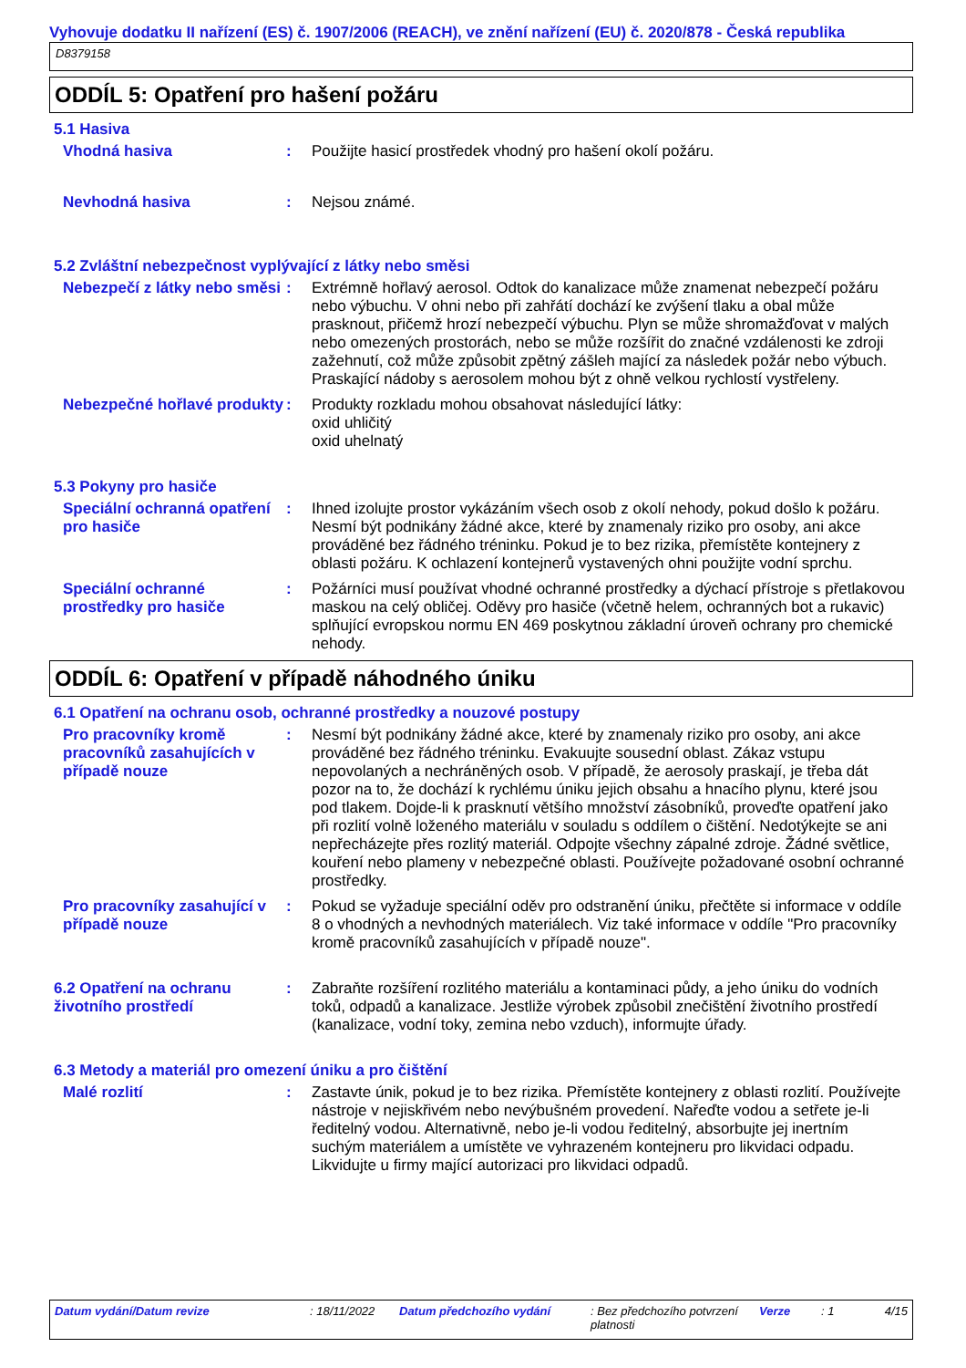Vyhovuje dodatku II nařízení (ES) č. 1907/2006 (REACH), ve znění nařízení (EU) č. 2020/878 - Česká republika
D8379158
ODDÍL 5: Opatření pro hašení požáru
5.1 Hasiva
Vhodná hasiva : Použijte hasicí prostředek vhodný pro hašení okolí požáru.
Nevhodná hasiva : Nejsou známé.
5.2 Zvláštní nebezpečnost vyplývající z látky nebo směsi
Nebezpečí z látky nebo směsi
: Extrémně hořlavý aerosol. Odtok do kanalizace může znamenat nebezpečí požáru nebo výbuchu. V ohni nebo při zahřátí dochází ke zvýšení tlaku a obal může prasknout, přičemž hrozí nebezpečí výbuchu. Plyn se může shromažďovat v malých nebo omezených prostorách, nebo se může rozšířit do značné vzdálenosti ke zdroji zažehnutí, což může způsobit zpětný zášleh mající za následek požár nebo výbuch. Praskající nádoby s aerosolem mohou být z ohně velkou rychlostí vystřeleny.
Nebezpečné hořlavé produkty
: Produkty rozkladu mohou obsahovat následující látky:
oxid uhličitý
oxid uhelnatý
5.3 Pokyny pro hasiče
Speciální ochranná opatření pro hasiče
: Ihned izolujte prostor vykázáním všech osob z okolí nehody, pokud došlo k požáru. Nesmí být podnikány žádné akce, které by znamenaly riziko pro osoby, ani akce prováděné bez řádného tréninku. Pokud je to bez rizika, přemístěte kontejnery z oblasti požáru. K ochlazení kontejnerů vystavených ohni použijte vodní sprchu.
Speciální ochranné prostředky pro hasiče
: Požárníci musí používat vhodné ochranné prostředky a dýchací přístroje s přetlakovou maskou na celý obličej. Oděvy pro hasiče (včetně helem, ochranných bot a rukavic) splňující evropskou normu EN 469 poskytnou základní úroveň ochrany pro chemické nehody.
ODDÍL 6: Opatření v případě náhodného úniku
6.1 Opatření na ochranu osob, ochranné prostředky a nouzové postupy
Pro pracovníky kromě pracovníků zasahujících v případě nouze
: Nesmí být podnikány žádné akce, které by znamenaly riziko pro osoby, ani akce prováděné bez řádného tréninku. Evakuujte sousední oblast. Zákaz vstupu nepovolaných a nechráněných osob. V případě, že aerosoly praskají, je třeba dát pozor na to, že dochází k rychlému úniku jejich obsahu a hnacího plynu, které jsou pod tlakem. Dojde-li k prasknutí většího množství zásobníků, proveďte opatření jako při rozlití volně loženého materiálu v souladu s oddílem o čištění. Nedotýkejte se ani nepřecházejte přes rozlitý materiál. Odpojte všechny zápalné zdroje. Žádné světlice, kouření nebo plameny v nebezpečné oblasti. Používejte požadované osobní ochranné prostředky.
Pro pracovníky zasahující v případě nouze
: Pokud se vyžaduje speciální oděv pro odstranění úniku, přečtěte si informace v oddíle 8 o vhodných a nevhodných materiálech. Viz také informace v oddíle "Pro pracovníky kromě pracovníků zasahujících v případě nouze".
6.2 Opatření na ochranu životního prostředí
: Zabraňte rozšíření rozlitého materiálu a kontaminaci půdy, a jeho úniku do vodních toků, odpadů a kanalizace. Jestliže výrobek způsobil znečištění životního prostředí (kanalizace, vodní toky, zemina nebo vzduch), informujte úřady.
6.3 Metody a materiál pro omezení úniku a pro čištění
Malé rozlití : Zastavte únik, pokud je to bez rizika. Přemístěte kontejnery z oblasti rozlití. Používejte nástroje v nejiskřivém nebo nevýbušném provedení. Nařeďte vodou a setřete je-li ředitelný vodou. Alternativně, nebo je-li vodou ředitelný, absorbujte jej inertním suchým materiálem a umístěte ve vyhrazeném kontejneru pro likvidaci odpadu. Likvidujte u firmy mající autorizaci pro likvidaci odpadů.
Datum vydání/Datum revize : 18/11/2022 Datum předchozího vydání : Bez předchozího potvrzení platnosti
Verze : 1 4/15